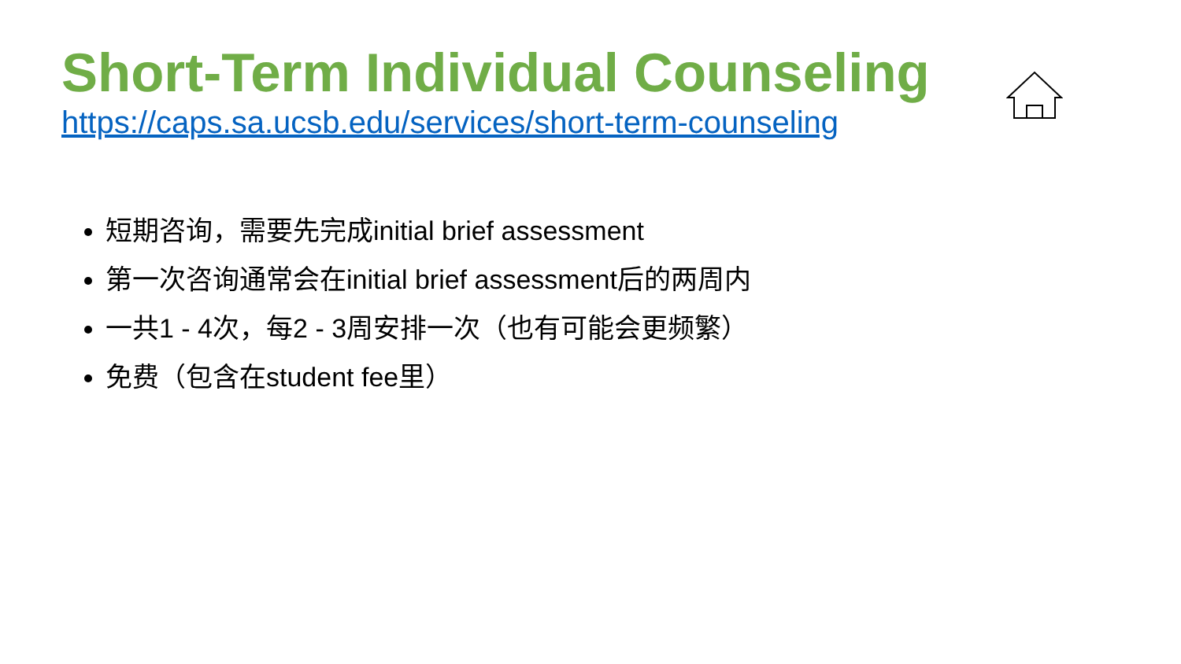Short-Term Individual Counseling
https://caps.sa.ucsb.edu/services/short-term-counseling
短期咨询，需要先完成initial brief assessment
第一次咨询通常会在initial brief assessment后的两周内
一共1 - 4次，每2 - 3周安排一次（也有可能会更频繁）
免费（包含在student fee里）